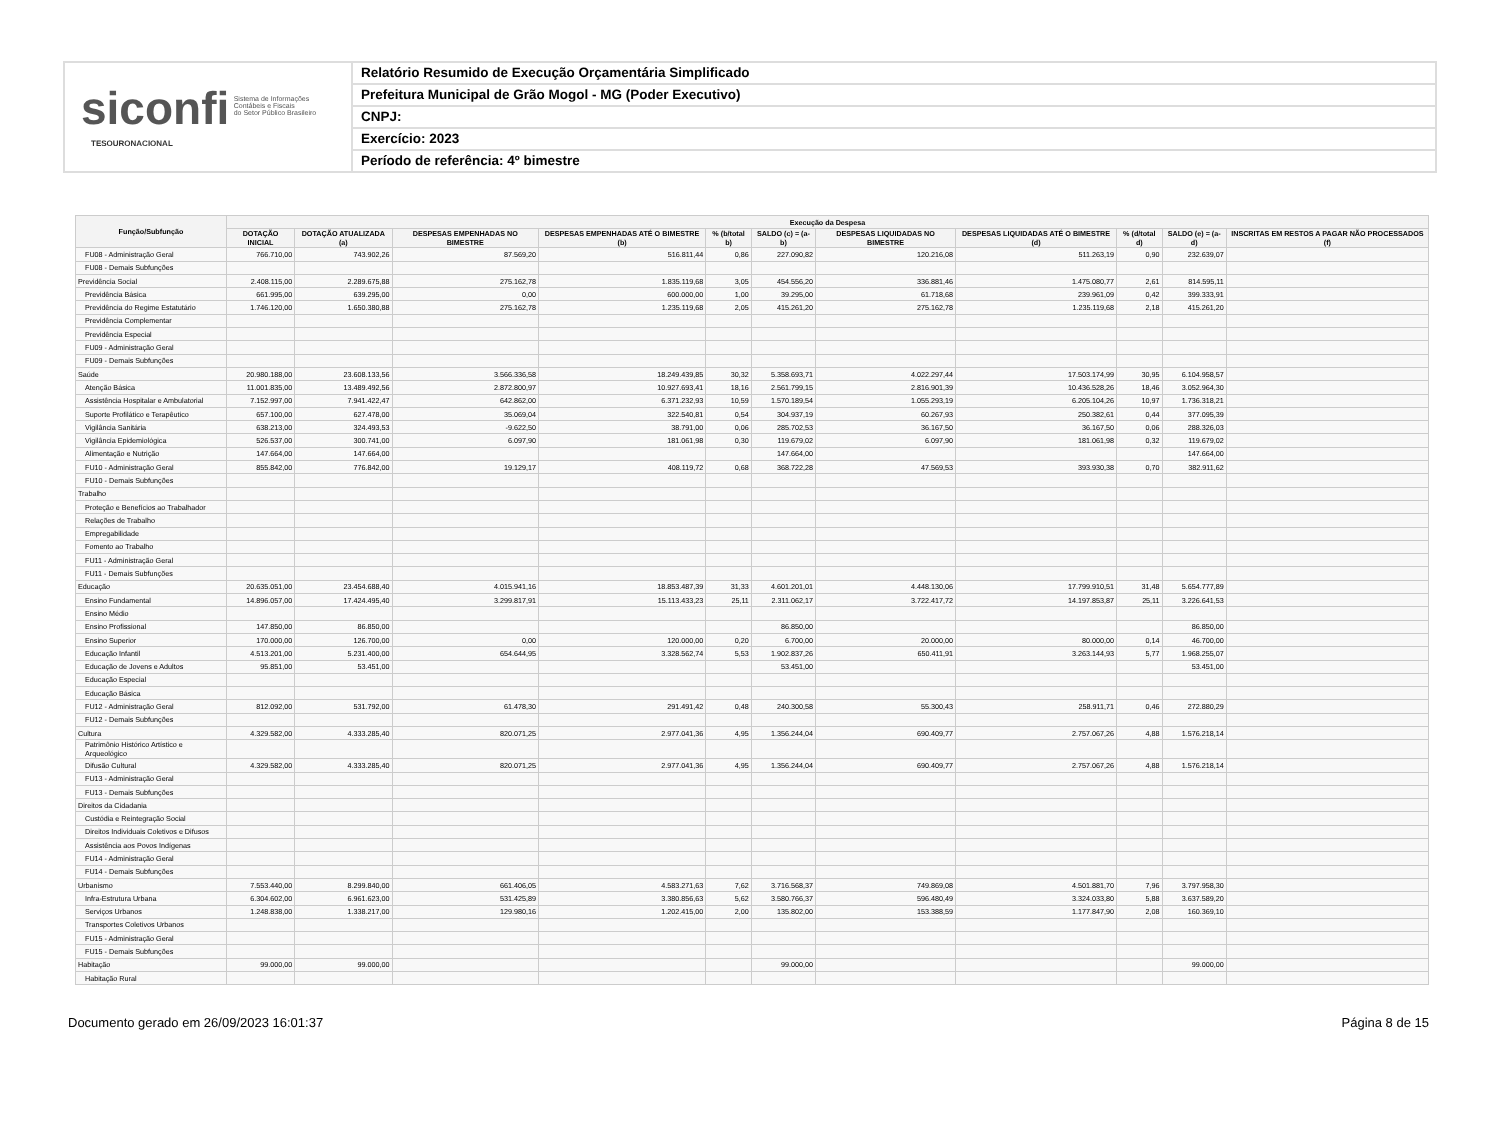siconfi Sistema de Informações
Contábeis e Fiscais
do Setor Público Brasileiro
TESOURONACIONAL
Relatório Resumido de Execução Orçamentária Simplificado
Prefeitura Municipal de Grão Mogol - MG (Poder Executivo)
CNPJ:
Exercício: 2023
Período de referência: 4º bimestre
| Função/Subfunção | Execução da Despesa | | | | | | | | | | |
| --- | --- | --- | --- | --- | --- | --- | --- | --- | --- | --- | --- |
| | DOTAÇÃO INICIAL | DOTAÇÃO ATUALIZADA (a) | DESPESAS EMPENHADAS NO BIMESTRE | DESPESAS EMPENHADAS ATÉ O BIMESTRE (b) | % (b/total b) | SALDO (c) = (a-b) | DESPESAS LIQUIDADAS NO BIMESTRE | DESPESAS LIQUIDADAS ATÉ O BIMESTRE (d) | % (d/total d) | SALDO (e) = (a-d) | INSCRITAS EM RESTOS A PAGAR NÃO PROCESSADOS (f) |
| FU08 - Administração Geral | 766.710,00 | 743.902,26 | 87.569,20 | 516.811,44 | 0,86 | 227.090,82 | 120.216,08 | 511.263,19 | 0,90 | 232.639,07 | |
| FU08 - Demais Subfunções | | | | | | | | | | | |
| Previdência Social | 2.408.115,00 | 2.289.675,88 | 275.162,78 | 1.835.119,68 | 3,05 | 454.556,20 | 336.881,46 | 1.475.080,77 | 2,61 | 814.595,11 | |
| Previdência Básica | 661.995,00 | 639.295,00 | 0,00 | 600.000,00 | 1,00 | 39.295,00 | 61.718,68 | 239.961,09 | 0,42 | 399.333,91 | |
| Previdência do Regime Estatutário | 1.746.120,00 | 1.650.380,88 | 275.162,78 | 1.235.119,68 | 2,05 | 415.261,20 | 275.162,78 | 1.235.119,68 | 2,18 | 415.261,20 | |
| Previdência Complementar | | | | | | | | | | | |
| Previdência Especial | | | | | | | | | | | |
| FU09 - Administração Geral | | | | | | | | | | | |
| FU09 - Demais Subfunções | | | | | | | | | | | |
| Saúde | 20.980.188,00 | 23.608.133,56 | 3.566.336,58 | 18.249.439,85 | 30,32 | 5.358.693,71 | 4.022.297,44 | 17.503.174,99 | 30,95 | 6.104.958,57 | |
| Atenção Básica | 11.001.835,00 | 13.489.492,56 | 2.872.800,97 | 10.927.693,41 | 18,16 | 2.561.799,15 | 2.816.901,39 | 10.436.528,26 | 18,46 | 3.052.964,30 | |
| Assistência Hospitalar e Ambulatorial | 7.152.997,00 | 7.941.422,47 | 642.862,00 | 6.371.232,93 | 10,59 | 1.570.189,54 | 1.055.293,19 | 6.205.104,26 | 10,97 | 1.736.318,21 | |
| Suporte Profilático e Terapêutico | 657.100,00 | 627.478,00 | 35.069,04 | 322.540,81 | 0,54 | 304.937,19 | 60.267,93 | 250.382,61 | 0,44 | 377.095,39 | |
| Vigilância Sanitária | 638.213,00 | 324.493,53 | -9.622,50 | 38.791,00 | 0,06 | 285.702,53 | 36.167,50 | 36.167,50 | 0,06 | 288.326,03 | |
| Vigilância Epidemiológica | 526.537,00 | 300.741,00 | 6.097,90 | 181.061,98 | 0,30 | 119.679,02 | 6.097,90 | 181.061,98 | 0,32 | 119.679,02 | |
| Alimentação e Nutrição | 147.664,00 | 147.664,00 | | | | 147.664,00 | | | | 147.664,00 | |
| FU10 - Administração Geral | 855.842,00 | 776.842,00 | 19.129,17 | 408.119,72 | 0,68 | 368.722,28 | 47.569,53 | 393.930,38 | 0,70 | 382.911,62 | |
| FU10 - Demais Subfunções | | | | | | | | | | | |
| Trabalho | | | | | | | | | | | |
| Proteção e Benefícios ao Trabalhador | | | | | | | | | | | |
| Relações de Trabalho | | | | | | | | | | | |
| Empregabilidade | | | | | | | | | | | |
| Fomento ao Trabalho | | | | | | | | | | | |
| FU11 - Administração Geral | | | | | | | | | | | |
| FU11 - Demais Subfunções | | | | | | | | | | | |
| Educação | 20.635.051,00 | 23.454.688,40 | 4.015.941,16 | 18.853.487,39 | 31,33 | 4.601.201,01 | 4.448.130,06 | 17.799.910,51 | 31,48 | 5.654.777,89 | |
| Ensino Fundamental | 14.896.057,00 | 17.424.495,40 | 3.299.817,91 | 15.113.433,23 | 25,11 | 2.311.062,17 | 3.722.417,72 | 14.197.853,87 | 25,11 | 3.226.641,53 | |
| Ensino Médio | | | | | | | | | | | |
| Ensino Profissional | 147.850,00 | 86.850,00 | | | | 86.850,00 | | | | 86.850,00 | |
| Ensino Superior | 170.000,00 | 126.700,00 | 0,00 | 120.000,00 | 0,20 | 6.700,00 | 20.000,00 | 80.000,00 | 0,14 | 46.700,00 | |
| Educação Infantil | 4.513.201,00 | 5.231.400,00 | 654.644,95 | 3.328.562,74 | 5,53 | 1.902.837,26 | 650.411,91 | 3.263.144,93 | 5,77 | 1.968.255,07 | |
| Educação de Jovens e Adultos | 95.851,00 | 53.451,00 | | | | 53.451,00 | | | | 53.451,00 | |
| Educação Especial | | | | | | | | | | | |
| Educação Básica | | | | | | | | | | | |
| FU12 - Administração Geral | 812.092,00 | 531.792,00 | 61.478,30 | 291.491,42 | 0,48 | 240.300,58 | 55.300,43 | 258.911,71 | 0,46 | 272.880,29 | |
| FU12 - Demais Subfunções | | | | | | | | | | | |
| Cultura | 4.329.582,00 | 4.333.285,40 | 820.071,25 | 2.977.041,36 | 4,95 | 1.356.244,04 | 690.409,77 | 2.757.067,26 | 4,88 | 1.576.218,14 | |
| Patrimônio Histórico Artístico e Arqueológico | | | | | | | | | | | |
| Difusão Cultural | 4.329.582,00 | 4.333.285,40 | 820.071,25 | 2.977.041,36 | 4,95 | 1.356.244,04 | 690.409,77 | 2.757.067,26 | 4,88 | 1.576.218,14 | |
| FU13 - Administração Geral | | | | | | | | | | | |
| FU13 - Demais Subfunções | | | | | | | | | | | |
| Direitos da Cidadania | | | | | | | | | | | |
| Custódia e Reintegração Social | | | | | | | | | | | |
| Direitos Individuais Coletivos e Difusos | | | | | | | | | | | |
| Assistência aos Povos Indígenas | | | | | | | | | | | |
| FU14 - Administração Geral | | | | | | | | | | | |
| FU14 - Demais Subfunções | | | | | | | | | | | |
| Urbanismo | 7.553.440,00 | 8.299.840,00 | 661.406,05 | 4.583.271,63 | 7,62 | 3.716.568,37 | 749.869,08 | 4.501.881,70 | 7,96 | 3.797.958,30 | |
| Infra-Estrutura Urbana | 6.304.602,00 | 6.961.623,00 | 531.425,89 | 3.380.856,63 | 5,62 | 3.580.766,37 | 596.480,49 | 3.324.033,80 | 5,88 | 3.637.589,20 | |
| Serviços Urbanos | 1.248.838,00 | 1.338.217,00 | 129.980,16 | 1.202.415,00 | 2,00 | 135.802,00 | 153.388,59 | 1.177.847,90 | 2,08 | 160.369,10 | |
| Transportes Coletivos Urbanos | | | | | | | | | | | |
| FU15 - Administração Geral | | | | | | | | | | | |
| FU15 - Demais Subfunções | | | | | | | | | | | |
| Habitação | 99.000,00 | 99.000,00 | | | | 99.000,00 | | | | 99.000,00 | |
| Habitação Rural | | | | | | | | | | | |
Documento gerado em 26/09/2023 16:01:37 Página 8 de 15